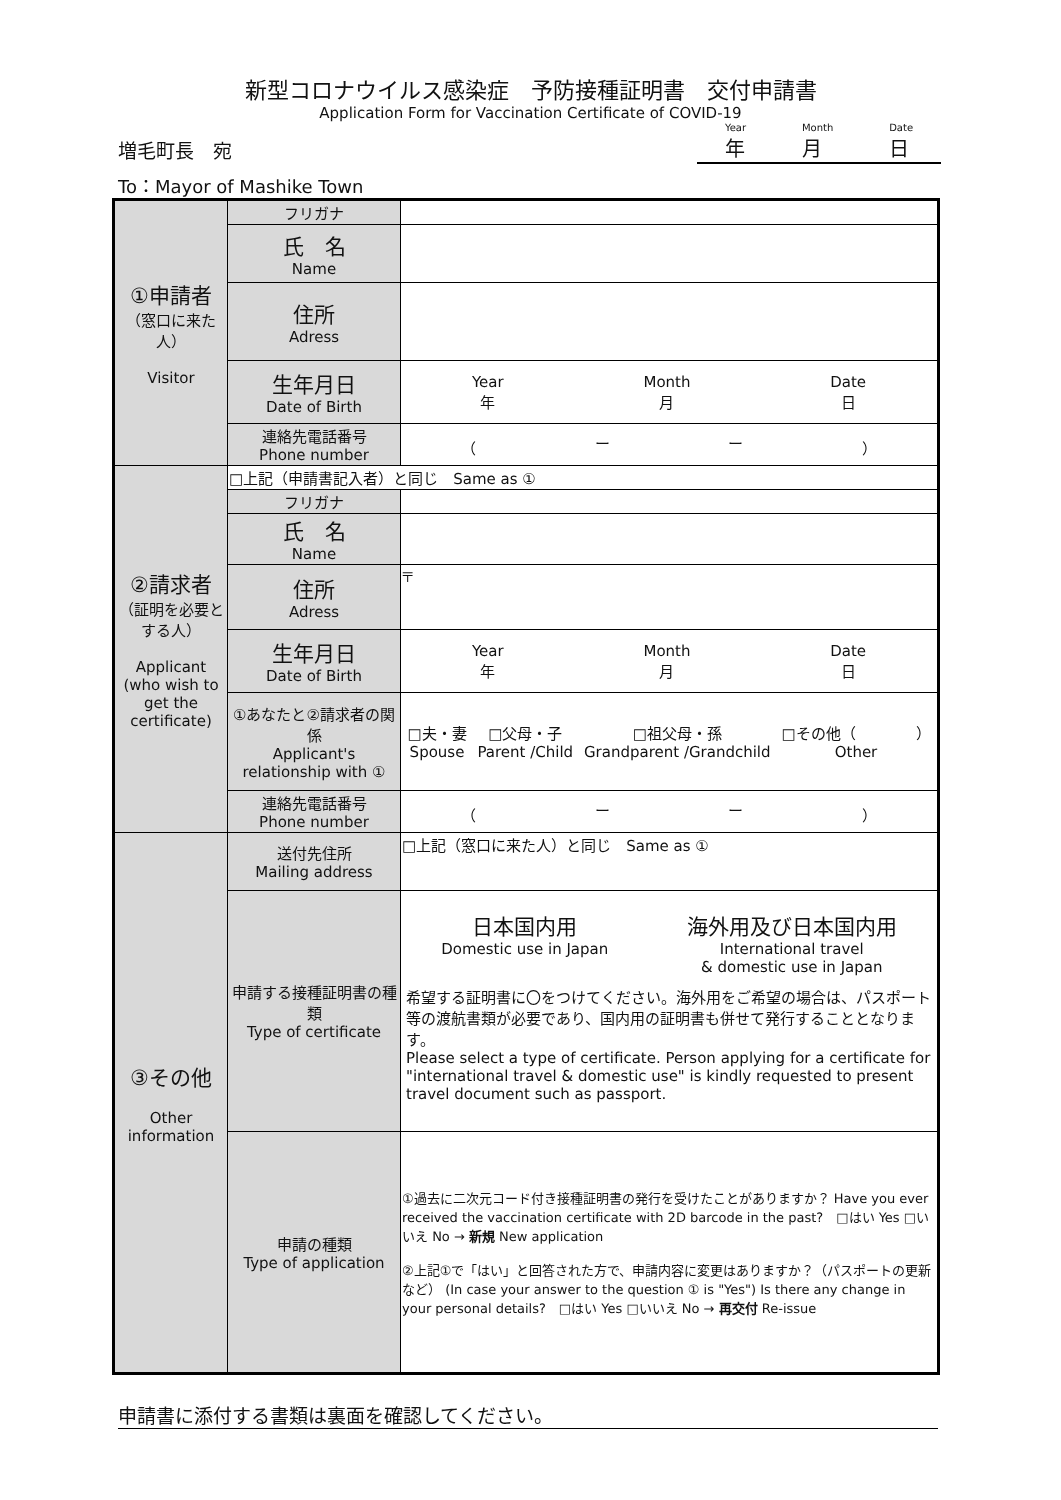新型コロナウイルス感染症　予防接種証明書　交付申請書
Application Form for Vaccination Certificate of COVID-19
増毛町長　宛
Year
年 Month
月 Date
日
To：Mayor of Mashike Town
| ①申請者 （窓口に来た人） Visitor | フリガナ | |
| | 氏 名 Name | |
| | 住所 Adress | |
| | 生年月日 Date of Birth | Year 年 Month 月 Date 日 |
| | 連絡先電話番号 Phone number | （ ー ー ） |
| ②請求者 （証明を必要とする人） Applicant (who wish to get the certificate) | □上記（申請書記入者）と同じ Same as ① | |
| | フリガナ | |
| | 氏 名 Name | |
| | 住所 Adress | 〒 |
| | 生年月日 Date of Birth | Year 年 Month 月 Date 日 |
| | ①あなたと②請求者の関係 Applicant's relationship with ① | □夫・妻 Spouse □父母・子 Parent /Child □祖父母・孫 Grandparent /Grandchild □その他（ ） Other |
| | 連絡先電話番号 Phone number | （ ー ー ） |
| ③その他 Other information | 送付先住所 Mailing address | □上記（窓口に来た人）と同じ Same as ① |
| | 申請する接種証明書の種類 Type of certificate | 日本国内用 Domestic use in Japan 海外用及び日本国内用 International travel & domestic use in Japan 希望する証明書に〇をつけてください。海外用をご希望の場合は、パスポート等の渡航書類が必要であり、国内用の証明書も併せて発行することとなります。 Please select a type of certificate. Person applying for a certificate for "international travel & domestic use" is kindly requested to present travel document such as passport. |
| | 申請の種類 Type of application | ①過去に二次元コード付き接種証明書の発行を受けたことがありますか？ Have you ever received the vaccination certificate with 2D barcode in the past? □はい Yes □いいえ No → 新規 New application ②上記①で「はい」と回答された方で、申請内容に変更はありますか？（パスポートの更新など） (In case your answer to the question ① is "Yes") Is there any change in your personal details? □はい Yes □いいえ No → 再交付 Re-issue |
申請書に添付する書類は裏面を確認してください。